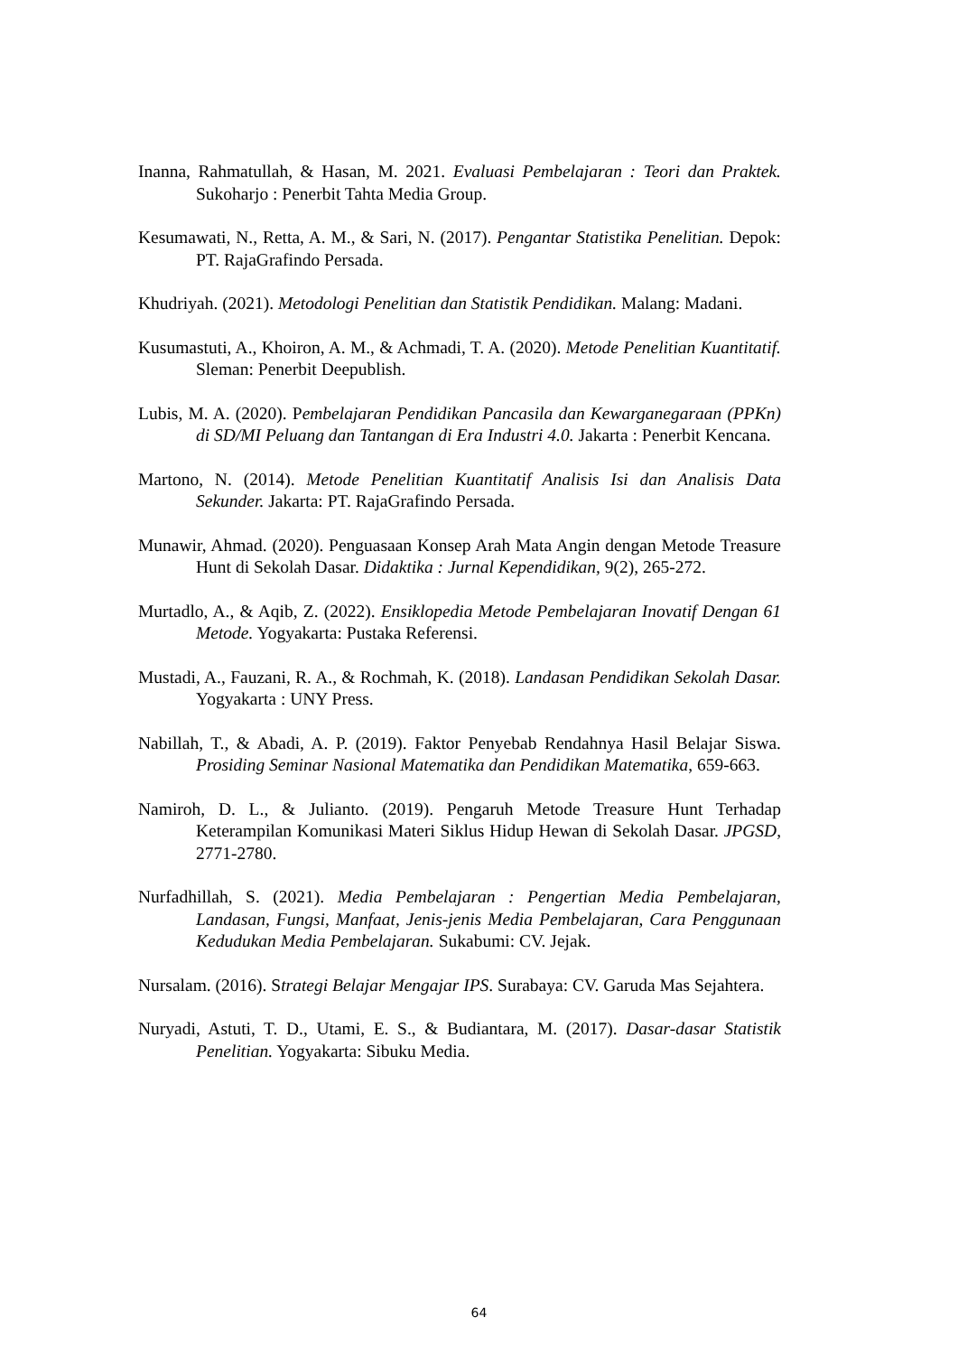Inanna, Rahmatullah, & Hasan, M. 2021. Evaluasi Pembelajaran : Teori dan Praktek. Sukoharjo : Penerbit Tahta Media Group.
Kesumawati, N., Retta, A. M., & Sari, N. (2017). Pengantar Statistika Penelitian. Depok: PT. RajaGrafindo Persada.
Khudriyah. (2021). Metodologi Penelitian dan Statistik Pendidikan. Malang: Madani.
Kusumastuti, A., Khoiron, A. M., & Achmadi, T. A. (2020). Metode Penelitian Kuantitatif. Sleman: Penerbit Deepublish.
Lubis, M. A. (2020). Pembelajaran Pendidikan Pancasila dan Kewarganegaraan (PPKn) di SD/MI Peluang dan Tantangan di Era Industri 4.0. Jakarta : Penerbit Kencana.
Martono, N. (2014). Metode Penelitian Kuantitatif Analisis Isi dan Analisis Data Sekunder. Jakarta: PT. RajaGrafindo Persada.
Munawir, Ahmad. (2020). Penguasaan Konsep Arah Mata Angin dengan Metode Treasure Hunt di Sekolah Dasar. Didaktika : Jurnal Kependidikan, 9(2), 265-272.
Murtadlo, A., & Aqib, Z. (2022). Ensiklopedia Metode Pembelajaran Inovatif Dengan 61 Metode. Yogyakarta: Pustaka Referensi.
Mustadi, A., Fauzani, R. A., & Rochmah, K. (2018). Landasan Pendidikan Sekolah Dasar. Yogyakarta : UNY Press.
Nabillah, T., & Abadi, A. P. (2019). Faktor Penyebab Rendahnya Hasil Belajar Siswa. Prosiding Seminar Nasional Matematika dan Pendidikan Matematika, 659-663.
Namiroh, D. L., & Julianto. (2019). Pengaruh Metode Treasure Hunt Terhadap Keterampilan Komunikasi Materi Siklus Hidup Hewan di Sekolah Dasar. JPGSD, 2771-2780.
Nurfadhillah, S. (2021). Media Pembelajaran : Pengertian Media Pembelajaran, Landasan, Fungsi, Manfaat, Jenis-jenis Media Pembelajaran, Cara Penggunaan Kedudukan Media Pembelajaran. Sukabumi: CV. Jejak.
Nursalam. (2016). Strategi Belajar Mengajar IPS. Surabaya: CV. Garuda Mas Sejahtera.
Nuryadi, Astuti, T. D., Utami, E. S., & Budiantara, M. (2017). Dasar-dasar Statistik Penelitian. Yogyakarta: Sibuku Media.
64